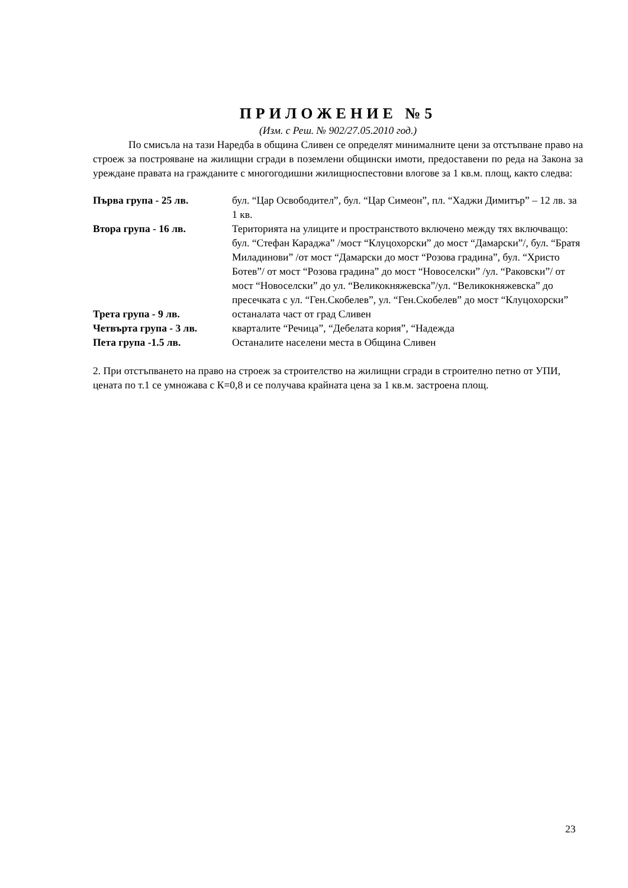ПРИЛОЖЕНИЕ №5
(Изм. с Реш. № 902/27.05.2010 год.)
По смисъла на тази Наредба в община Сливен се определят минималните цени за отстъпване право на строеж за построяване на жилищни сгради в поземлени общински имоти, предоставени по реда на Закона за уреждане правата на гражданите с многогодишни жилищноспестовни влогове за 1 кв.м. площ, както следва:
| Първа група - 25 лв. | бул. “Цар Освободител”, бул. “Цар Симеон”, пл. “Хаджи Димитър” – 12 лв. за 1 кв. |
| Втора група - 16 лв. | Територията на улиците и пространството включено между тях включващо: бул. “Стефан Караджа” /мост “Клуцохорски” до мост “Дамарски”/, бул. “Братя Миладинови” /от мост “Дамарски до мост “Розова градина”, бул. “Христо Ботев”/ от мост “Розова градина” до мост “Новоселски” /ул. “Раковски”/ от мост “Новоселски” до ул. “Великокняжевска”/ул. “Великокняжевска” до пресечката с ул. “Ген.Скобелев”, ул. “Ген.Скобелев” до мост “Клуцохорски” |
| Трета група - 9 лв. | останалата част от град Сливен |
| Четвърта група - 3 лв. | кварталите “Речица”, “Дебелата кория”, “Надежда |
| Пета група -1.5 лв. | Останалите населени места в Община Сливен |
2. При отстъпването на право на строеж за строителство на жилищни сгради в строително петно от УПИ, цената по т.1 се умножава с К=0,8 и се получава крайната цена за 1 кв.м. застроена площ.
23